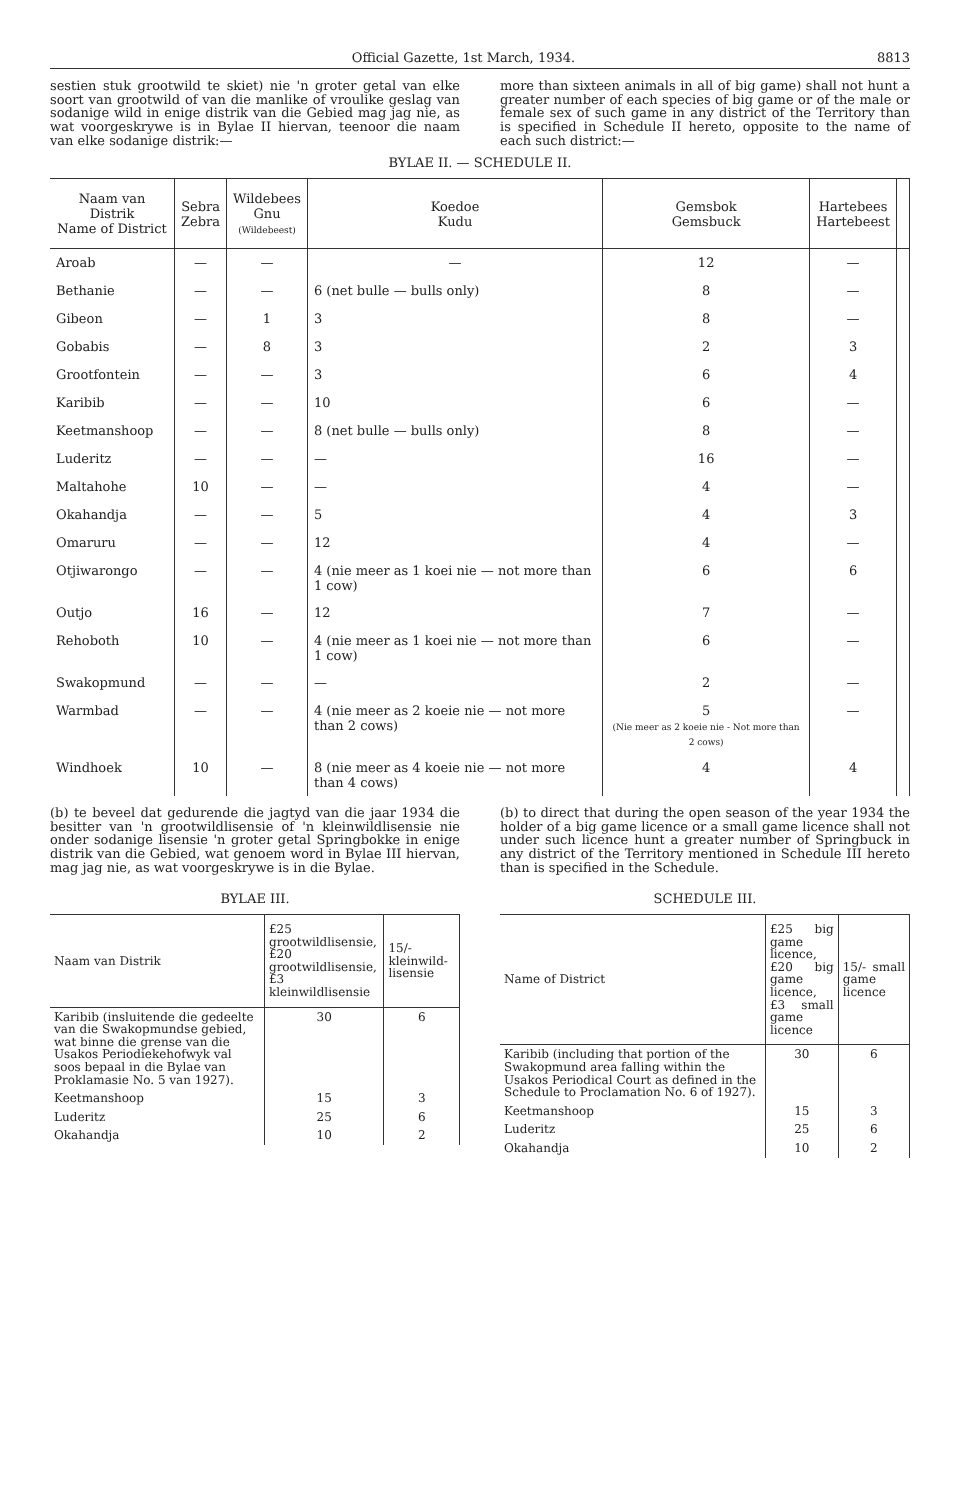Official Gazette, 1st March, 1934. 8813
sestien stuk grootwild te skiet) nie 'n groter getal van elke soort van grootwild of van die manlike of vroulike geslag van sodanige wild in enige distrik van die Gebied mag jag nie, as wat voorgeskrywe is in Bylae II hiervan, teenoor die naam van elke sodanige distrik:—
more than sixteen animals in all of big game) shall not hunt a greater number of each species of big game or of the male or female sex of such game in any district of the Territory than is specified in Schedule II hereto, opposite to the name of each such district:—
BYLAE II. — SCHEDULE II.
| Naam van Distrik Name of District | Sebra Zebra | Wildebees Gnu (Wildebeest) | Koedoe Kudu | Gemsbok Gemsbuck | Hartebees Hartebeest | |
| --- | --- | --- | --- | --- | --- | --- |
| Aroab | — | — | — | 12 | — | |
| Bethanie | — | — | 6 (net bulle — bulls only) | 8 | — | |
| Gibeon | — | 1 | 3 | 8 | — | |
| Gobabis | — | 8 | 3 | 2 | 3 | |
| Grootfontein | — | — | 3 | 6 | 4 | |
| Karibib | — | — | 10 | 6 | — | |
| Keetmanshoop | — | — | 8 (net bulle — bulls only) | 8 | — | |
| Luderitz | — | — | — | 16 | — | |
| Maltahohe | 10 | — | — | 4 | — | |
| Okahandja | — | — | 5 | 4 | 3 | |
| Omaruru | — | — | 12 | 4 | — | |
| Otjiwarongo | — | — | 4 (nie meer as 1 koei nie — not more than 1 cow) | 6 | 6 | |
| Outjo | 16 | — | 12 | 7 | — | |
| Rehoboth | 10 | — | 4 (nie meer as 1 koei nie — not more than 1 cow) | 6 | — | |
| Swakopmund | — | — | — | 2 | — | |
| Warmbad | — | — | 4 (nie meer as 2 koeie nie — not more than 2 cows) | 5 (Nie meer as 2 koeie nie - Not more than 2 cows) | — | |
| Windhoek | 10 | — | 8 (nie meer as 4 koeie nie — not more than 4 cows) | 4 | 4 | |
(b) te beveel dat gedurende die jagtyd van die jaar 1934 die besitter van 'n grootwildlisensie of 'n kleinwildlisensie nie onder sodanige lisensie 'n groter getal Springbokke in enige distrik van die Gebied, wat genoem word in Bylae III hiervan, mag jag nie, as wat voorgeskrywe is in die Bylae.
(b) to direct that during the open season of the year 1934 the holder of a big game licence or a small game licence shall not under such licence hunt a greater number of Springbuck in any district of the Territory mentioned in Schedule III hereto than is specified in the Schedule.
BYLAE III.
| Naam van Distrik | £25 grootwildlisensie, £20 grootwildlisensie, £3 kleinwildlisensie | 15/- kleinwild-lisensie |
| --- | --- | --- |
| Karibib (insluitende die gedeelte van die Swakopmundse gebied, wat binne die grense van die Usakos Periodiekehofwyk val soos bepaal in die Bylae van Proklamasie No. 5 van 1927). | 30 | 6 |
| Keetmanshoop | 15 | 3 |
| Luderitz | 25 | 6 |
| Okahandja | 10 | 2 |
SCHEDULE III.
| Name of District | £25 big game licence, £20 big game licence, £3 small game licence | 15/- small game licence |
| --- | --- | --- |
| Karibib (including that portion of the Swakopmund area falling within the Usakos Periodical Court as defined in the Schedule to Proclamation No. 6 of 1927). | 30 | 6 |
| Keetmanshoop | 15 | 3 |
| Luderitz | 25 | 6 |
| Okahandja | 10 | 2 |